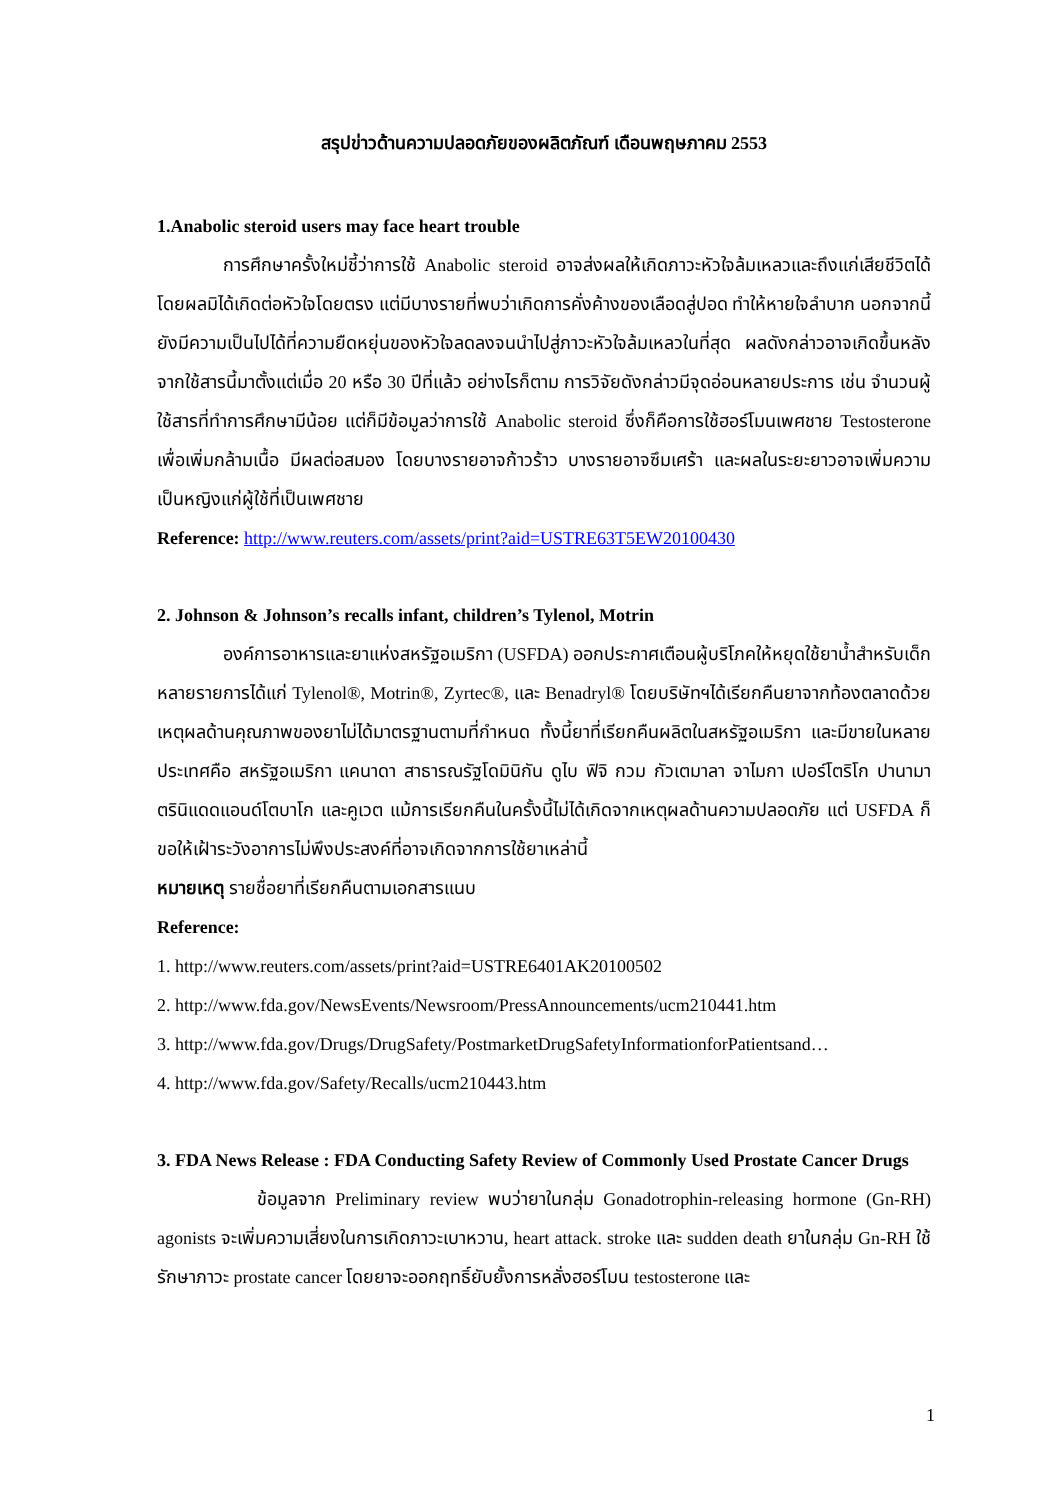สรุปข่าวด้านความปลอดภัยของผลิตภัณฑ์ เดือนพฤษภาคม 2553
1.Anabolic steroid users may face heart trouble
การศึกษาครั้งใหม่ชี้ว่าการใช้ Anabolic steroid อาจส่งผลให้เกิดภาวะหัวใจล้มเหลวและถึงแก่เสียชีวิตได้ โดยผลมิได้เกิดต่อหัวใจโดยตรง แต่มีบางรายที่พบว่าเกิดการคั่งค้างของเลือดสู่ปอด ทำให้หายใจลำบาก นอกจากนี้ยังมีความเป็นไปได้ที่ความยืดหยุ่นของหัวใจลดลงจนนำไปสู่ภาวะหัวใจล้มเหลวในที่สุด ผลดังกล่าวอาจเกิดขึ้นหลังจากใช้สารนี้มาตั้งแต่เมื่อ 20 หรือ 30 ปีที่แล้ว อย่างไรก็ตาม การวิจัยดังกล่าวมีจุดอ่อนหลายประการ เช่น จำนวนผู้ใช้สารที่ทำการศึกษามีน้อย แต่ก็มีข้อมูลว่าการใช้ Anabolic steroid ซึ่งก็คือการใช้ฮอร์โมนเพศชาย Testosterone เพื่อเพิ่มกล้ามเนื้อ มีผลต่อสมอง โดยบางรายอาจก้าวร้าว บางรายอาจซึมเศร้า และผลในระยะยาวอาจเพิ่มความเป็นหญิงแก่ผู้ใช้ที่เป็นเพศชาย
Reference: http://www.reuters.com/assets/print?aid=USTRE63T5EW20100430
2. Johnson & Johnson’s recalls infant, children’s Tylenol, Motrin
องค์การอาหารและยาแห่งสหรัฐอเมริกา (USFDA) ออกประกาศเตือนผู้บริโภคให้หยุดใช้ยาน้ำสำหรับเด็กหลายรายการได้แก่ Tylenol®, Motrin®, Zyrtec®, และ Benadryl® โดยบริษัทฯได้เรียกคืนยาจากท้องตลาดด้วยเหตุผลด้านคุณภาพของยาไม่ได้มาตรฐานตามที่กำหนด ทั้งนี้ยาที่เรียกคืนผลิตในสหรัฐอเมริกา และมีขายในหลายประเทศคือ สหรัฐอเมริกา แคนาดา สาธารณรัฐโดมินิกัน ดูไบ ฟิจิ กวม กัวเตมาลา จาไมกา เปอร์โตริโก ปานามา ตรินิแดดแอนด์โตบาโก และคูเวต แม้การเรียกคืนในครั้งนี้ไม่ได้เกิดจากเหตุผลด้านความปลอดภัย แต่ USFDA ก็ขอให้เฝ้าระวังอาการไม่พึงประสงค์ที่อาจเกิดจากการใช้ยาเหล่านี้
หมายเหตุ รายชื่อยาที่เรียกคืนตามเอกสารแนบ
Reference:
1. http://www.reuters.com/assets/print?aid=USTRE6401AK20100502
2. http://www.fda.gov/NewsEvents/Newsroom/PressAnnouncements/ucm210441.htm
3. http://www.fda.gov/Drugs/DrugSafety/PostmarketDrugSafetyInformationforPatientsand…
4. http://www.fda.gov/Safety/Recalls/ucm210443.htm
3. FDA News Release : FDA Conducting Safety Review of Commonly Used Prostate Cancer Drugs
ข้อมูลจาก Preliminary review พบว่ายาในกลุ่ม Gonadotrophin-releasing hormone (Gn-RH) agonists จะเพิ่มความเสี่ยงในการเกิดภาวะเบาหวาน, heart attack. stroke และ sudden death ยาในกลุ่ม Gn-RH ใช้รักษาภาวะ prostate cancer โดยยาจะออกฤทธิ์ยับยั้งการหลั่งฮอร์โมน testosterone และ
1